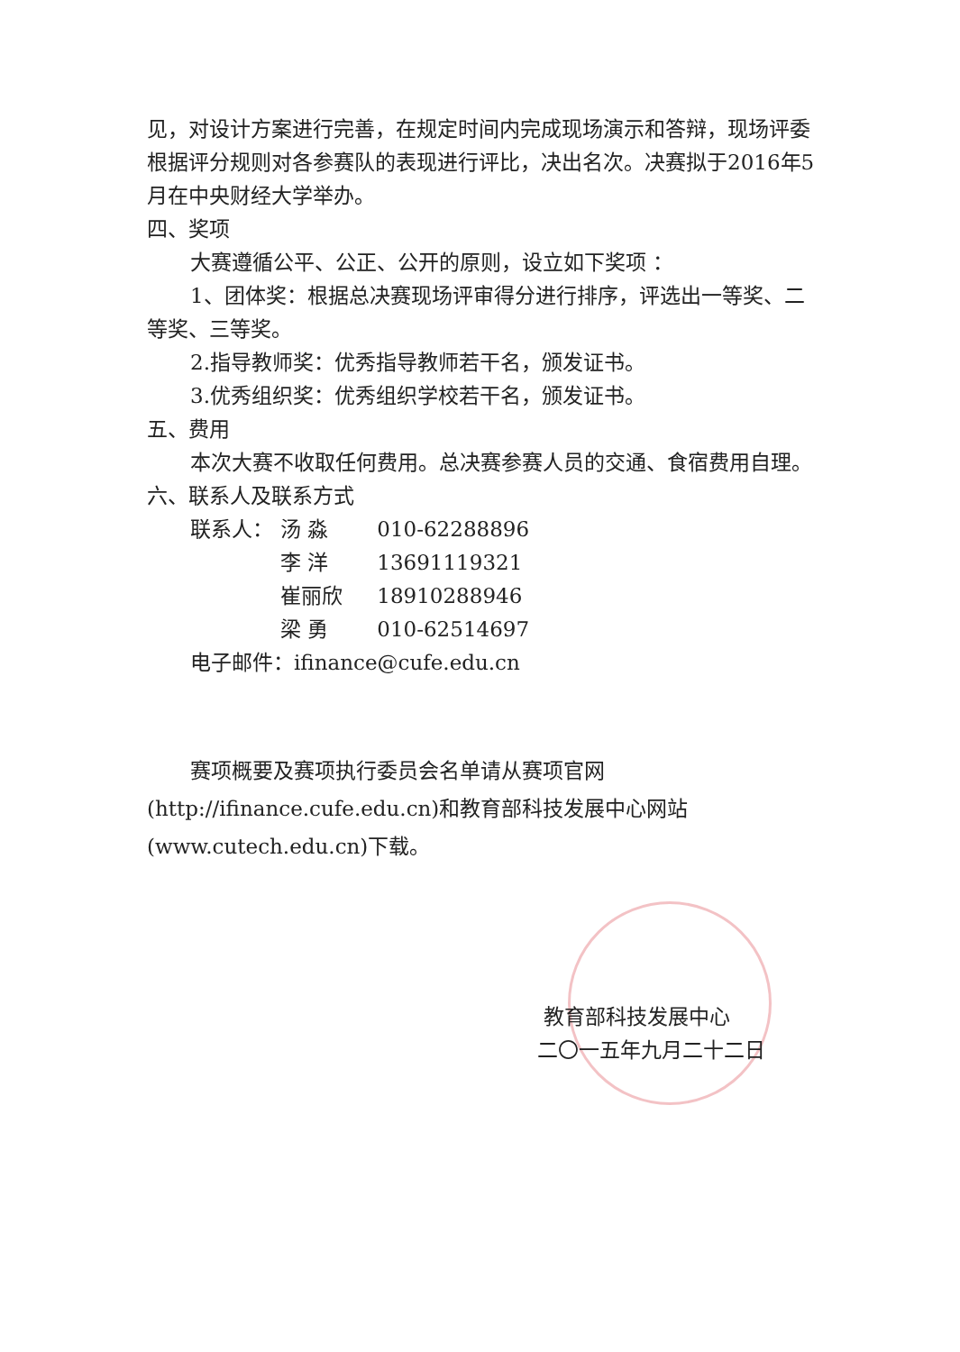见，对设计方案进行完善，在规定时间内完成现场演示和答辩，现场评委根据评分规则对各参赛队的表现进行评比，决出名次。决赛拟于2016年5月在中央财经大学举办。
四、奖项
大赛遵循公平、公正、公开的原则，设立如下奖项 ：
1、团体奖：根据总决赛现场评审得分进行排序，评选出一等奖、二等奖、三等奖。
2.指导教师奖：优秀指导教师若干名，颁发证书。
3.优秀组织奖：优秀组织学校若干名，颁发证书。
五、费用
本次大赛不收取任何费用。总决赛参赛人员的交通、食宿费用自理。
六、联系人及联系方式
联系人： 汤 淼 010-62288896
李 洋 13691119321
崔丽欣 18910288946
梁 勇 010-62514697
电子邮件：ifinance@cufe.edu.cn
赛项概要及赛项执行委员会名单请从赛项官网(http://ifinance.cufe.edu.cn)和教育部科技发展中心网站(www.cutech.edu.cn)下载。
教育部科技发展中心
二〇一五年九月二十二日